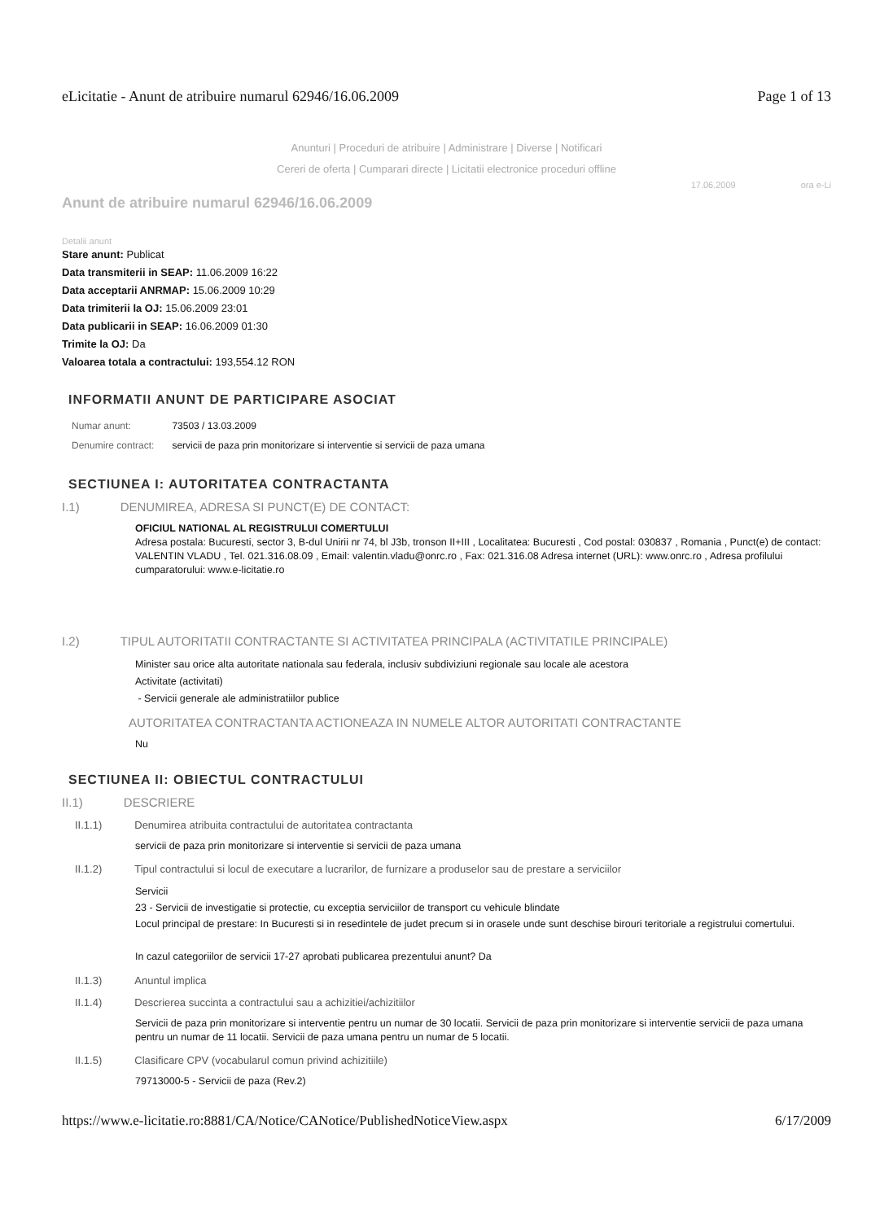eLicitatie - Anunt de atribuire numarul 62946/16.06.2009 Page 1 of 13
Anunturi | Proceduri de atribuire | Administrare | Diverse | Notificari
Cereri de oferta | Cumparari directe | Licitatii electronice proceduri offline
17.06.2009 ora e-Li
Anunt de atribuire numarul 62946/16.06.2009
Detalii anunt
Stare anunt: Publicat
Data transmiterii in SEAP: 11.06.2009 16:22
Data acceptarii ANRMAP: 15.06.2009 10:29
Data trimiterii la OJ: 15.06.2009 23:01
Data publicarii in SEAP: 16.06.2009 01:30
Trimite la OJ: Da
Valoarea totala a contractului: 193,554.12 RON
INFORMATII ANUNT DE PARTICIPARE ASOCIAT
| Numar anunt: | 73503 / 13.03.2009 |
| Denumire contract: | servicii de paza prin monitorizare si interventie si servicii de paza umana |
SECTIUNEA I: AUTORITATEA CONTRACTANTA
I.1) DENUMIREA, ADRESA SI PUNCT(E) DE CONTACT:
OFICIUL NATIONAL AL REGISTRULUI COMERTULUI
Adresa postala: Bucuresti, sector 3, B-dul Unirii nr 74, bl J3b, tronson II+III , Localitatea: Bucuresti , Cod postal: 030837 , Romania , Punct(e) de contact: VALENTIN VLADU , Tel. 021.316.08.09 , Email: valentin.vladu@onrc.ro , Fax: 021.316.08 Adresa internet (URL): www.onrc.ro , Adresa profilului cumparatorului: www.e-licitatie.ro
I.2) TIPUL AUTORITATII CONTRACTANTE SI ACTIVITATEA PRINCIPALA (ACTIVITATILE PRINCIPALE)
Minister sau orice alta autoritate nationala sau federala, inclusiv subdiviziuni regionale sau locale ale acestora
Activitate (activitati)
- Servicii generale ale administratiilor publice
AUTORITATEA CONTRACTANTA ACTIONEAZA IN NUMELE ALTOR AUTORITATI CONTRACTANTE
Nu
SECTIUNEA II: OBIECTUL CONTRACTULUI
II.1) DESCRIERE
II.1.1) Denumirea atribuita contractului de autoritatea contractanta
servicii de paza prin monitorizare si interventie si servicii de paza umana
II.1.2) Tipul contractului si locul de executare a lucrarilor, de furnizare a produselor sau de prestare a serviciilor
Servicii
23 - Servicii de investigatie si protectie, cu exceptia serviciilor de transport cu vehicule blindate
Locul principal de prestare: In Bucuresti si in resedintele de judet precum si in orasele unde sunt deschise birouri teritoriale a registrului comertului.
In cazul categoriilor de servicii 17-27 aprobati publicarea prezentului anunt? Da
II.1.3) Anuntul implica
II.1.4) Descrierea succinta a contractului sau a achizitiei/achizitiilor
Servicii de paza prin monitorizare si interventie pentru un numar de 30 locatii. Servicii de paza prin monitorizare si interventie servicii de paza umana pentru un numar de 11 locatii. Servicii de paza umana pentru un numar de 5 locatii.
II.1.5) Clasificare CPV (vocabularul comun privind achizitiile)
79713000-5 - Servicii de paza (Rev.2)
https://www.e-licitatie.ro:8881/CA/Notice/CANotice/PublishedNoticeView.aspx 6/17/2009